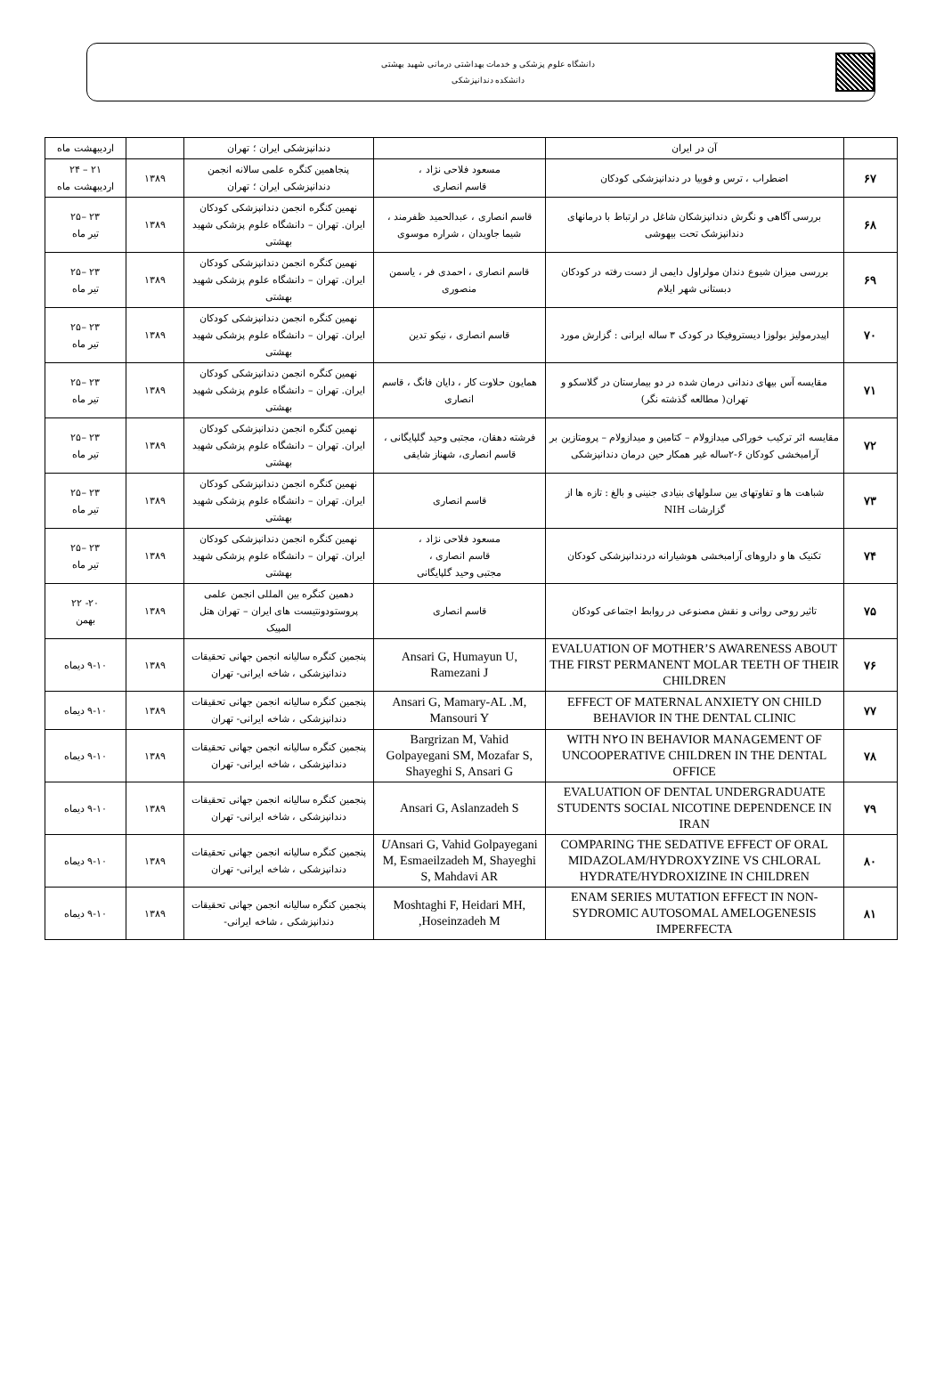دانشگاه علوم پزشکی و خدمات بهداشتی درمانی شهید بهشتی
دانشکده دندانپزشکی
| | آن در ایران | | دندانپزشکی ایران ؛ تهران | | اردیبهشت ماه |
| ۶۷ | اضطراب ، ترس و فوبیا در دندانپزشکی کودکان | مسعود فلاحی نژاد ، قاسم انصاری | پنجاهمین کنگره علمی سالانه انجمن دندانپزشکی ایران ؛ تهران | ۱۳۸۹ | ۲۱ – ۲۴ اردیبهشت ماه |
| ۶۸ | بررسی آگاهی و نگرش دندانپزشکان شاغل در ارتباط با درمانهای دندانپزشک تحت بیهوشی | قاسم انصاری ، عبدالحمید ظفرمند ، شیما جاویدان ، شراره موسوی | نهمین کنگره انجمن دندانپزشکی کودکان ایران. تهران – دانشگاه علوم پزشکی شهید بهشتی | ۱۳۸۹ | ۲۳ –۲۵ تیر ماه |
| ۶۹ | بررسی میزان شیوع دندان مولراول دایمی از دست رفته در کودکان دبستانی شهر ایلام | قاسم انصاری ، احمدی فر ، یاسمن منصوری | نهمین کنگره انجمن دندانپزشکی کودکان ایران. تهران – دانشگاه علوم پزشکی شهید بهشتی | ۱۳۸۹ | ۲۳ –۲۵ تیر ماه |
| ۷۰ | اپیدرمولیز بولوزا دیستروفیکا در کودک ۳ ساله ایرانی : گزارش مورد | قاسم انصاری ، نیکو تدین | نهمین کنگره انجمن دندانپزشکی کودکان ایران. تهران – دانشگاه علوم پزشکی شهید بهشتی | ۱۳۸۹ | ۲۳ –۲۵ تیر ماه |
| ۷۱ | مقایسه آس بیهای دندانی درمان شده در دو بیمارستان در گلاسکو و تهران( مطالعه گذشته نگر) | همایون حلاوت کار ، دایان فانگ ، قاسم انصاری | نهمین کنگره انجمن دندانپزشکی کودکان ایران. تهران – دانشگاه علوم پزشکی شهید بهشتی | ۱۳۸۹ | ۲۳ –۲۵ تیر ماه |
| ۷۲ | مقایسه اثر ترکیب خوراکی میدازولام – کتامین و میدازولام – پرومتازین بر آرامبخشی کودکان ۶-۲ساله غیر همکار حین درمان دندانپزشکی | فرشته دهقان، مجتبی وحید گلپایگانی ، قاسم انصاری، شهناز شایقی | نهمین کنگره انجمن دندانپزشکی کودکان ایران. تهران – دانشگاه علوم پزشکی شهید بهشتی | ۱۳۸۹ | ۲۳ –۲۵ تیر ماه |
| ۷۳ | شباهت ها و تفاوتهای بین سلولهای بنیادی جنینی و بالغ : تازه ها از گزارشات NIH | قاسم انصاری | نهمین کنگره انجمن دندانپزشکی کودکان ایران. تهران – دانشگاه علوم پزشکی شهید بهشتی | ۱۳۸۹ | ۲۳ –۲۵ تیر ماه |
| ۷۴ | تکنیک ها و داروهای آرامبخشی هوشیارانه دردندانپزشکی کودکان | مسعود فلاحی نژاد ، قاسم انصاری ، مجتبی وحید گلپایگانی | نهمین کنگره انجمن دندانپزشکی کودکان ایران. تهران – دانشگاه علوم پزشکی شهید بهشتی | ۱۳۸۹ | ۲۳ –۲۵ تیر ماه |
| ۷۵ | تاثیر روحی روانی و نقش مصنوعی در روابط اجتماعی کودکان | قاسم انصاری | دهمین کنگره بین المللی انجمن علمی پروستودونتیست های ایران – تهران هتل المپیک | ۱۳۸۹ | ۲۰- ۲۲ بهمن |
| ۷۶ | EVALUATION OF MOTHER’S AWARENESS ABOUT THE FIRST PERMANENT MOLAR TEETH OF THEIR CHILDREN | Ansari G, Humayun U, Ramezani J | پنجمین کنگره سالیانه انجمن جهانی تحقیقات دندانپزشکی ، شاخه ایرانی- تهران | ۱۳۸۹ | ۹-۱۰ دیماه |
| ۷۷ | EFFECT OF MATERNAL ANXIETY ON CHILD BEHAVIOR IN THE DENTAL CLINIC | Ansari G, Mamary-AL .M, Mansouri Y | پنجمین کنگره سالیانه انجمن جهانی تحقیقات دندانپزشکی ، شاخه ایرانی- تهران | ۱۳۸۹ | ۹-۱۰ دیماه |
| ۷۸ | WITH N۲O IN BEHAVIOR MANAGEMENT OF UNCOOPERATIVE CHILDREN IN THE DENTAL OFFICE | Bargrizan M, Vahid Golpayegani SM, Mozafar S, Shayeghi S, Ansari G | پنجمین کنگره سالیانه انجمن جهانی تحقیقات دندانپزشکی ، شاخه ایرانی- تهران | ۱۳۸۹ | ۹-۱۰ دیماه |
| ۷۹ | EVALUATION OF DENTAL UNDERGRADUATE STUDENTS SOCIAL NICOTINE DEPENDENCE IN IRAN | Ansari G, Aslanzadeh S | پنجمین کنگره سالیانه انجمن جهانی تحقیقات دندانپزشکی ، شاخه ایرانی- تهران | ۱۳۸۹ | ۹-۱۰ دیماه |
| ۸۰ | COMPARING THE SEDATIVE EFFECT OF ORAL MIDAZOLAM/HYDROXYZINE VS CHLORAL HYDRATE/HYDROXIZINE IN CHILDREN | U Ansari G, Vahid Golpayegani M, Esmaeilzadeh M, Shayeghi S, Mahdavi AR | پنجمین کنگره سالیانه انجمن جهانی تحقیقات دندانپزشکی ، شاخه ایرانی- تهران | ۱۳۸۹ | ۹-۱۰ دیماه |
| ۸۱ | ENAM SERIES MUTATION EFFECT IN NON-SYDROMIC AUTOSOMAL AMELOGENESIS IMPERFECTA | Moshtaghi F, Heidari MH, Hoseinzadeh M, | پنجمین کنگره سالیانه انجمن جهانی تحقیقات دندانپزشکی ، شاخه ایرانی- | ۱۳۸۹ | ۹-۱۰ دیماه |